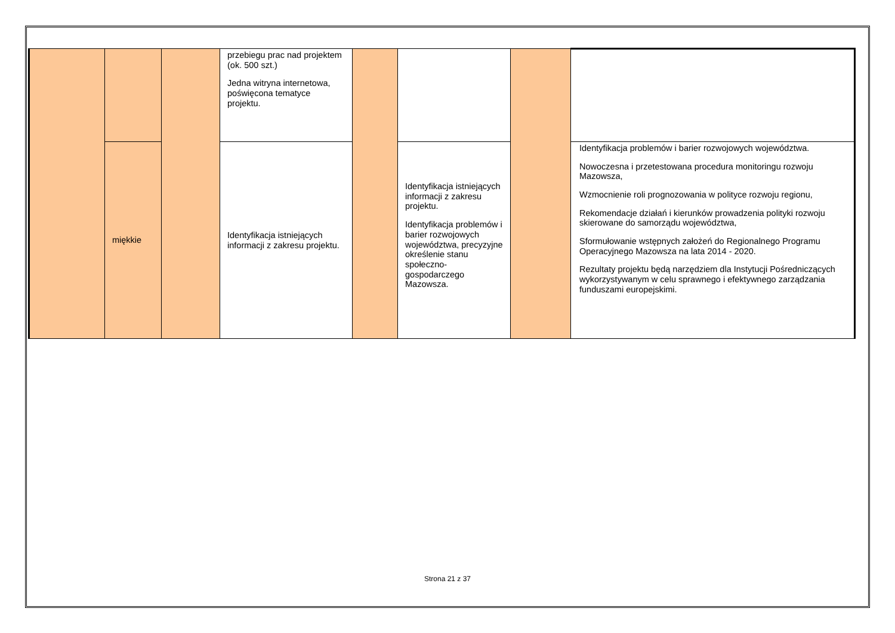| | | | przebiegu prac nad projektem (ok. 500 szt.) Jedna witryna internetowa, poświęcona tematyce projektu. | | | | |
| | miękkie | | Identyfikacja istniejących informacji z zakresu projektu. | | Identyfikacja istniejących informacji z zakresu projektu. Identyfikacja problemów i barier rozwojowych województwa, precyzyjne określenie stanu społeczno-gospodarczego Mazowsza. | | Identyfikacja problemów i barier rozwojowych województwa. Nowoczesna i przetestowana procedura monitoringu rozwoju Mazowsza, Wzmocnienie roli prognozowania w polityce rozwoju regionu, Rekomendacje działań i kierunków prowadzenia polityki rozwoju skierowane do samorządu województwa, Sformułowanie wstępnych założeń do Regionalnego Programu Operacyjnego Mazowsza na lata 2014 - 2020. Rezultaty projektu będą narzędziem dla Instytucji Pośredniczących wykorzystywanym w celu sprawnego i efektywnego zarządzania funduszami europejskimi. |
Strona 21 z 37